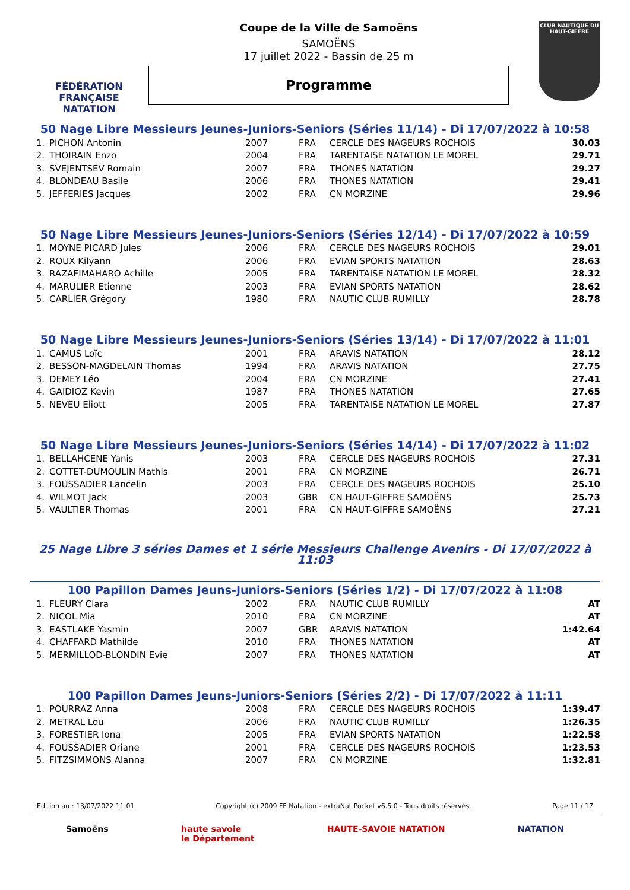FÉDÉRATION FRANÇAISE
NATATION
Coupe de la Ville de Samoëns
SAMOËNS
17 juillet 2022 - Bassin de 25 m
Programme
CLUB NAUTIQUE DU HAUT-GIFFRE
50 Nage Libre Messieurs Jeunes-Juniors-Seniors (Séries 11/14) - Di 17/07/2022 à 10:58
| 1. | PICHON Antonin | 2007 | FRA | CERCLE DES NAGEURS ROCHOIS | 30.03 |
| 2. | THOIRAIN Enzo | 2004 | FRA | TARENTAISE NATATION LE MOREL | 29.71 |
| 3. | SVEJENTSEV Romain | 2007 | FRA | THONES NATATION | 29.27 |
| 4. | BLONDEAU Basile | 2006 | FRA | THONES NATATION | 29.41 |
| 5. | JEFFERIES Jacques | 2002 | FRA | CN MORZINE | 29.96 |
50 Nage Libre Messieurs Jeunes-Juniors-Seniors (Séries 12/14) - Di 17/07/2022 à 10:59
| 1. | MOYNE PICARD Jules | 2006 | FRA | CERCLE DES NAGEURS ROCHOIS | 29.01 |
| 2. | ROUX Kilyann | 2006 | FRA | EVIAN SPORTS NATATION | 28.63 |
| 3. | RAZAFIMAHARO Achille | 2005 | FRA | TARENTAISE NATATION LE MOREL | 28.32 |
| 4. | MARULIER Etienne | 2003 | FRA | EVIAN SPORTS NATATION | 28.62 |
| 5. | CARLIER Grégory | 1980 | FRA | NAUTIC CLUB RUMILLY | 28.78 |
50 Nage Libre Messieurs Jeunes-Juniors-Seniors (Séries 13/14) - Di 17/07/2022 à 11:01
| 1. | CAMUS Loïc | 2001 | FRA | ARAVIS NATATION | 28.12 |
| 2. | BESSON-MAGDELAIN Thomas | 1994 | FRA | ARAVIS NATATION | 27.75 |
| 3. | DEMEY Léo | 2004 | FRA | CN MORZINE | 27.41 |
| 4. | GAIDIOZ Kevin | 1987 | FRA | THONES NATATION | 27.65 |
| 5. | NEVEU Eliott | 2005 | FRA | TARENTAISE NATATION LE MOREL | 27.87 |
50 Nage Libre Messieurs Jeunes-Juniors-Seniors (Séries 14/14) - Di 17/07/2022 à 11:02
| 1. | BELLAHCENE Yanis | 2003 | FRA | CERCLE DES NAGEURS ROCHOIS | 27.31 |
| 2. | COTTET-DUMOULIN Mathis | 2001 | FRA | CN MORZINE | 26.71 |
| 3. | FOUSSADIER Lancelin | 2003 | FRA | CERCLE DES NAGEURS ROCHOIS | 25.10 |
| 4. | WILMOT Jack | 2003 | GBR | CN HAUT-GIFFRE SAMOËNS | 25.73 |
| 5. | VAULTIER Thomas | 2001 | FRA | CN HAUT-GIFFRE SAMOËNS | 27.21 |
25 Nage Libre 3 séries Dames et 1 série Messieurs Challenge Avenirs - Di 17/07/2022 à 11:03
100 Papillon Dames Jeuns-Juniors-Seniors (Séries 1/2) - Di 17/07/2022 à 11:08
| 1. | FLEURY Clara | 2002 | FRA | NAUTIC CLUB RUMILLY | AT |
| 2. | NICOL Mia | 2010 | FRA | CN MORZINE | AT |
| 3. | EASTLAKE Yasmin | 2007 | GBR | ARAVIS NATATION | 1:42.64 |
| 4. | CHAFFARD Mathilde | 2010 | FRA | THONES NATATION | AT |
| 5. | MERMILLOD-BLONDIN Evie | 2007 | FRA | THONES NATATION | AT |
100 Papillon Dames Jeuns-Juniors-Seniors (Séries 2/2) - Di 17/07/2022 à 11:11
| 1. | POURRAZ Anna | 2008 | FRA | CERCLE DES NAGEURS ROCHOIS | 1:39.47 |
| 2. | METRAL Lou | 2006 | FRA | NAUTIC CLUB RUMILLY | 1:26.35 |
| 3. | FORESTIER Iona | 2005 | FRA | EVIAN SPORTS NATATION | 1:22.58 |
| 4. | FOUSSADIER Oriane | 2001 | FRA | CERCLE DES NAGEURS ROCHOIS | 1:23.53 |
| 5. | FITZSIMMONS Alanna | 2007 | FRA | CN MORZINE | 1:32.81 |
Edition au : 13/07/2022 11:01 Copyright (c) 2009 FF Natation - extraNat Pocket v6.5.0 - Tous droits réservés. Page 11 / 17
Samoëns haute savoie
le Département HAUTE-SAVOIE NATATION NATATION